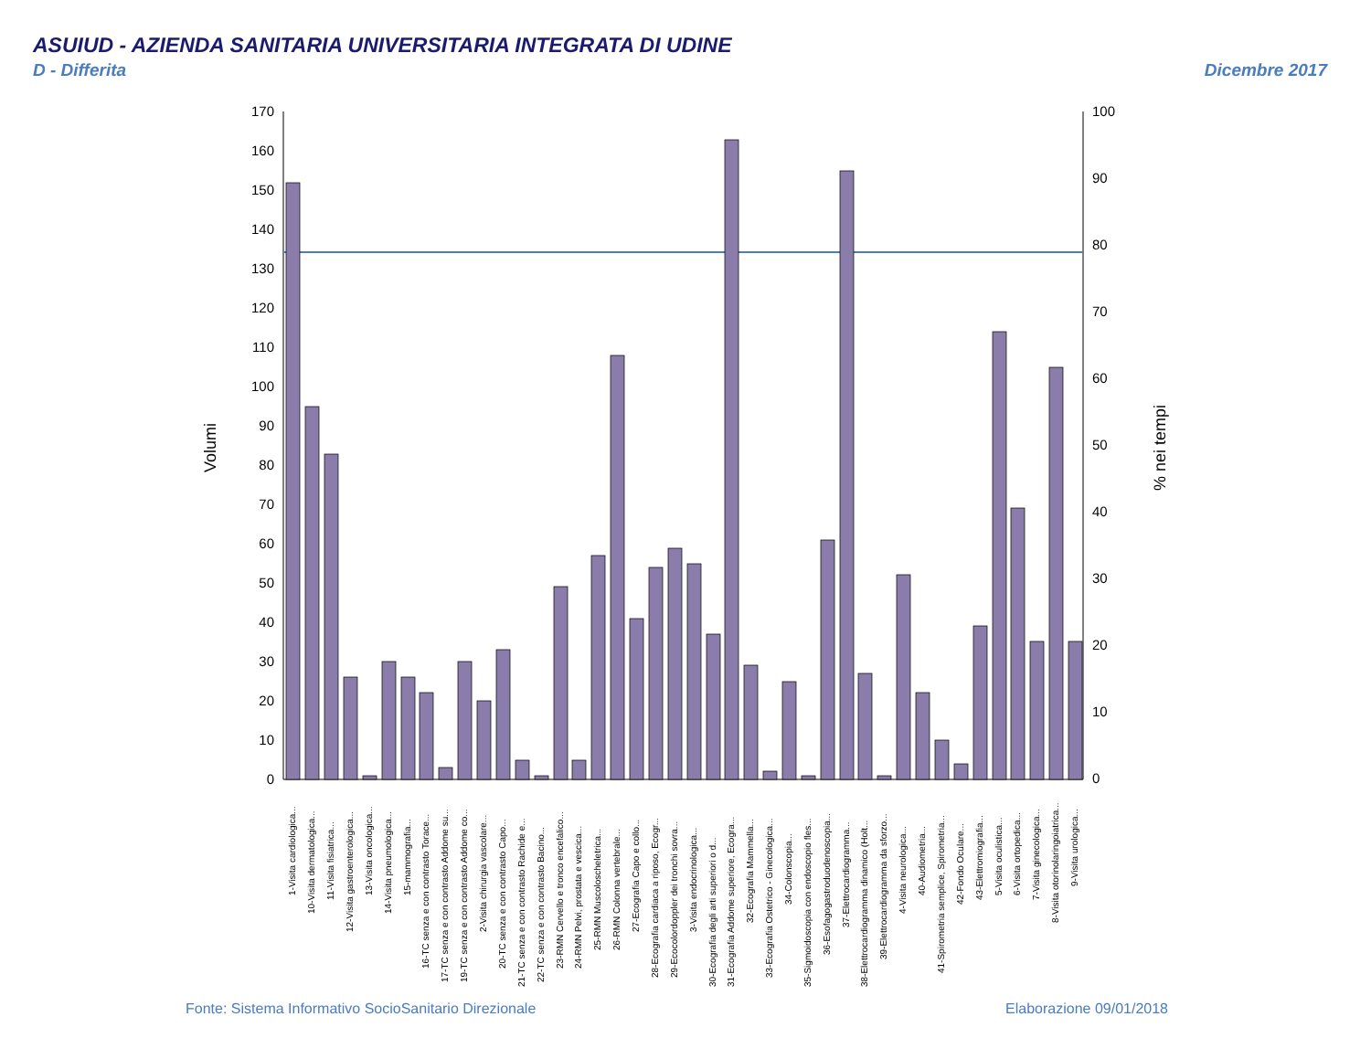ASUIUD - AZIENDA SANITARIA UNIVERSITARIA INTEGRATA DI UDINE
D - Differita Dicembre 2017
170
160
150
140
130
120
110
100
90
80
70
60
50
40
30
20
10
0
100
90
80
70
60
50
40
30
20
10
0
Volumi
% nei tempi
1-Visita cardiologica...
10-Visita dermatologica...
11-Visita fisiatrica...
12-Visita gastroenterologica...
13-Visita oncologica...
14-Visita pneumologica...
15-mammografia...
16-TC senza e con contrasto Torace...
17-TC senza e con contrasto Addome su...
19-TC senza e con contrasto Addome co...
2-Visita chirurgia vascolare...
20-TC senza e con contrasto Capo...
21-TC senza e con contrasto Rachide e...
22-TC senza e con contrasto Bacino...
23-RMN Cervello e tronco encefalico...
24-RMN Pelvi, prostata e vescica...
25-RMN Muscoloscheletrica...
26-RMN Colonna vertebrale...
27-Ecografia Capo e collo...
28-Ecografia cardiaca a riposo, Ecogr...
29-Ecocolordoppler dei tronchi sovra...
3-Visita endocrinologica...
30-Ecografia degli arti superiori o d...
31-Ecografia Addome superiore, Ecogra...
32-Ecografia Mammella...
33-Ecografia Ostetrico - Ginecologica...
34-Colonscopia...
35-Sigmoidoscopia con endoscopio fles...
36-Esofagogastroduodenoscopia...
37-Elettrocardiogramma...
38-Elettrocardiogramma dinamico (Holt...
39-Elettrocardiogramma da sforzo...
4-Visita neurologica...
40-Audiometria...
41-Spirometria semplice, Spirometria...
42-Fondo Oculare...
43-Elettromiografia...
5-Visita oculistica...
6-Visita ortopedica...
7-Visita ginecologica...
8-Visita otorinolaringoiatrica...
9-Visita urologica...
Fonte: Sistema Informativo SocioSanitario Direzionale
Elaborazione 09/01/2018